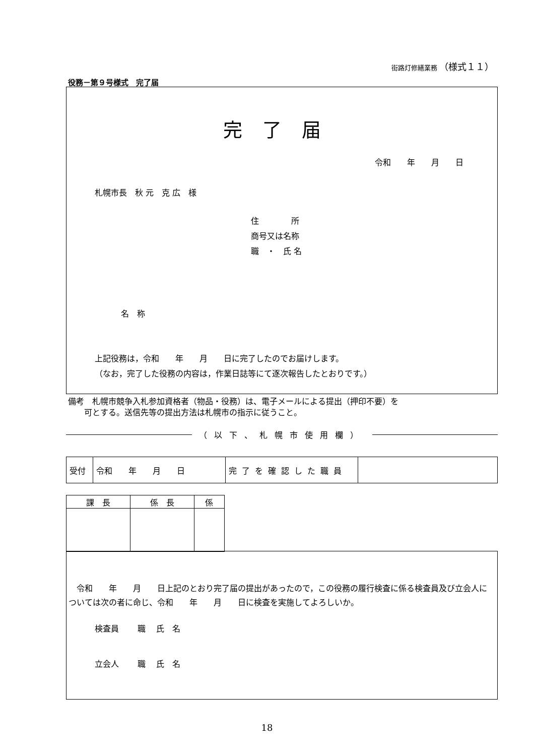街路灯修繕業務 （様式１１）
役務－第９号様式　完了届
完了届
令和　　年　　月　　日
札幌市長　秋 元　克 広　様
住　　　　所
商号又は名称
職　・　氏 名
名　称
上記役務は，令和　　年　　月　　日に完了したのでお届けします。
（なお，完了した役務の内容は，作業日誌等にて逐次報告したとおりです。）
備考　札幌市競争入札参加資格者（物品・役務）は、電子メールによる提出（押印不要）を 　　可とする。送信先等の提出方法は札幌市の指示に従うこと。
（以下、札幌市使用欄）
| 受付 | 令和 年 月 日 | 完了を確認した職員 | |
| 課 長 | 係 長 | 係 |
　令和　　年　　月　　日上記のとおり完了届の提出があったので，この役務の履行検査に係る検査員及び立会人については次の者に命じ、令和　　年　　月　　日に検査を実施してよろしいか。
検査員　　 職　 氏　名
立会人　　 職　 氏　名
18